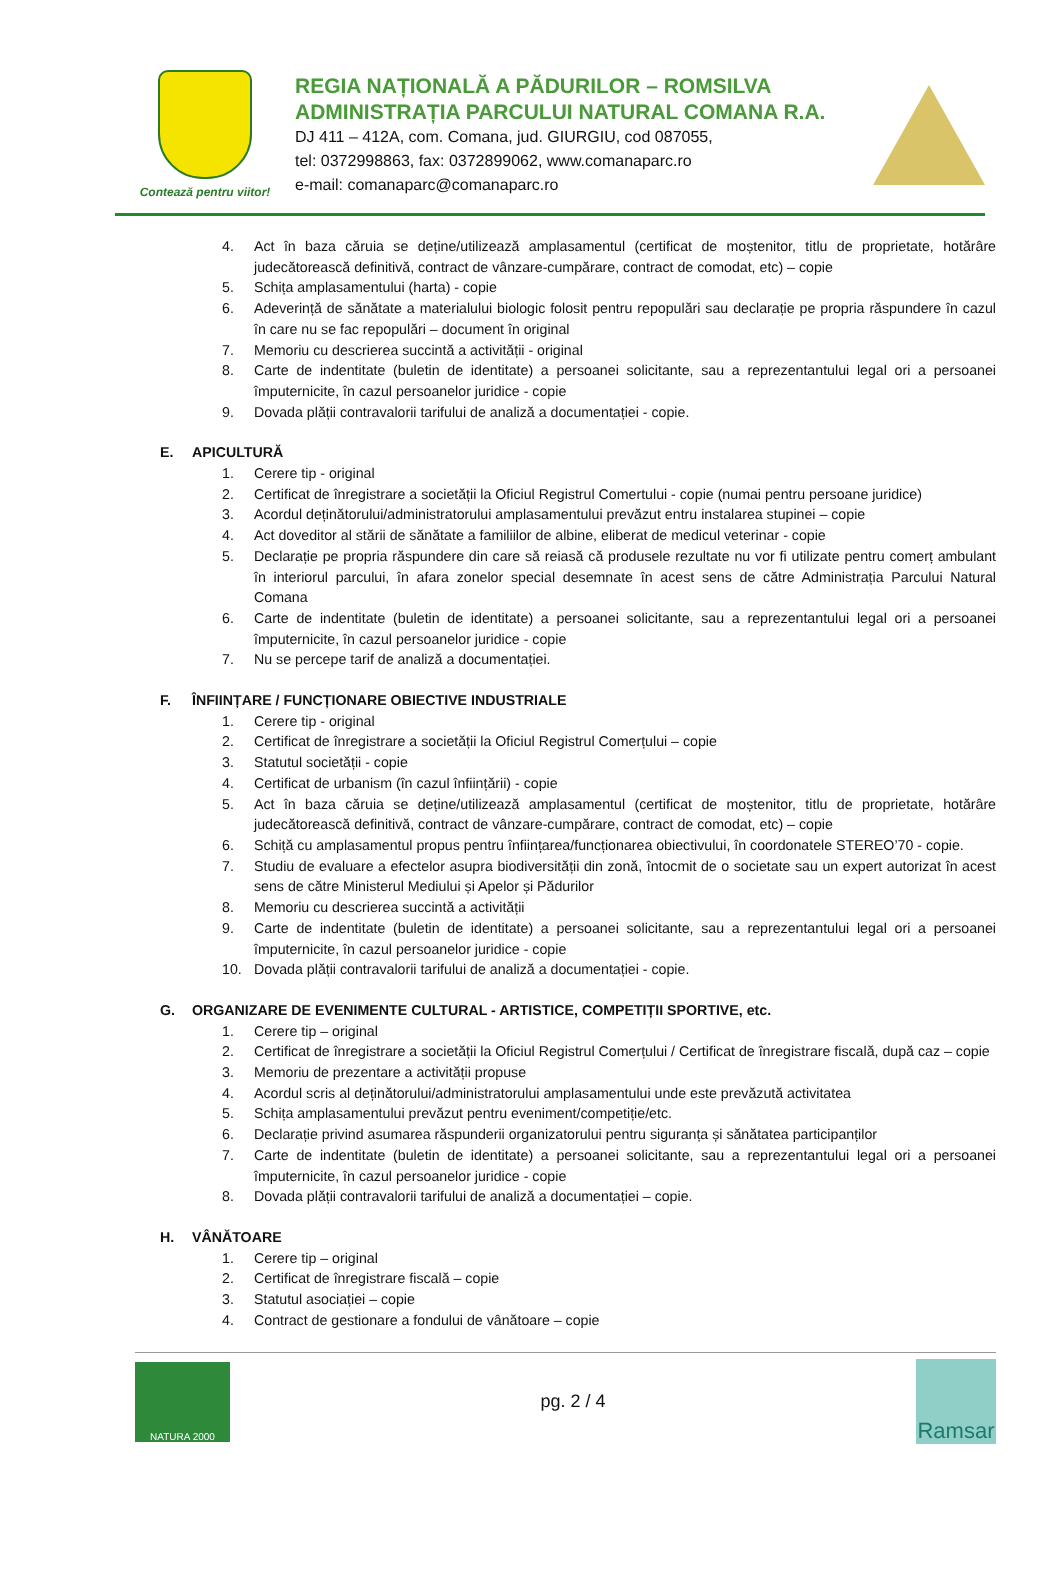Contează pentru viitor!
REGIA NAȚIONALĂ A PĂDURILOR – ROMSILVA
ADMINISTRAȚIA PARCULUI NATURAL COMANA R.A.
DJ 411 – 412A, com. Comana, jud. GIURGIU, cod 087055,
tel: 0372998863, fax: 0372899062, www.comanaparc.ro
e-mail: comanaparc@comanaparc.ro
4. Act în baza căruia se deține/utilizează amplasamentul (certificat de moștenitor, titlu de proprietate, hotărâre judecătorească definitivă, contract de vânzare-cumpărare, contract de comodat, etc) – copie
5. Schița amplasamentului (harta) - copie
6. Adeverință de sănătate a materialului biologic folosit pentru repopulări sau declarație pe propria răspundere în cazul în care nu se fac repopulări – document în original
7. Memoriu cu descrierea succintă a activității - original
8. Carte de indentitate (buletin de identitate) a persoanei solicitante, sau a reprezentantului legal ori a persoanei împuternicite, în cazul persoanelor juridice - copie
9. Dovada plății contravalorii tarifului de analiză a documentației - copie.
E. APICULTURĂ
1. Cerere tip - original
2. Certificat de înregistrare a societății la Oficiul Registrul Comertului - copie (numai pentru persoane juridice)
3. Acordul deținătorului/administratorului amplasamentului prevăzut entru instalarea stupinei – copie
4. Act doveditor al stării de sănătate a familiilor de albine, eliberat de medicul veterinar - copie
5. Declarație pe propria răspundere din care să reiasă că produsele rezultate nu vor fi utilizate pentru comerț ambulant în interiorul parcului, în afara zonelor special desemnate în acest sens de către Administrația Parcului Natural Comana
6. Carte de indentitate (buletin de identitate) a persoanei solicitante, sau a reprezentantului legal ori a persoanei împuternicite, în cazul persoanelor juridice - copie
7. Nu se percepe tarif de analiză a documentației.
F. ÎNFIINȚARE / FUNCȚIONARE OBIECTIVE INDUSTRIALE
1. Cerere tip - original
2. Certificat de înregistrare a societății la Oficiul Registrul Comerțului – copie
3. Statutul societății - copie
4. Certificat de urbanism (în cazul înființării) - copie
5. Act în baza căruia se deține/utilizează amplasamentul (certificat de moștenitor, titlu de proprietate, hotărâre judecătorească definitivă, contract de vânzare-cumpărare, contract de comodat, etc) – copie
6. Schiță cu amplasamentul propus pentru înființarea/funcționarea obiectivului, în coordonatele STEREO’70 - copie.
7. Studiu de evaluare a efectelor asupra biodiversității din zonă, întocmit de o societate sau un expert autorizat în acest sens de către Ministerul Mediului și Apelor și Pădurilor
8. Memoriu cu descrierea succintă a activității
9. Carte de indentitate (buletin de identitate) a persoanei solicitante, sau a reprezentantului legal ori a persoanei împuternicite, în cazul persoanelor juridice - copie
10. Dovada plății contravalorii tarifului de analiză a documentației - copie.
G. ORGANIZARE DE EVENIMENTE CULTURAL - ARTISTICE, COMPETIȚII SPORTIVE, etc.
1. Cerere tip – original
2. Certificat de înregistrare a societății la Oficiul Registrul Comerțului / Certificat de înregistrare fiscală, după caz – copie
3. Memoriu de prezentare a activității propuse
4. Acordul scris al deținătorului/administratorului amplasamentului unde este prevăzută activitatea
5. Schița amplasamentului prevăzut pentru eveniment/competiție/etc.
6. Declarație privind asumarea răspunderii organizatorului pentru siguranța și sănătatea participanților
7. Carte de indentitate (buletin de identitate) a persoanei solicitante, sau a reprezentantului legal ori a persoanei împuternicite, în cazul persoanelor juridice - copie
8. Dovada plății contravalorii tarifului de analiză a documentației – copie.
H. VÂNĂTOARE
1. Cerere tip – original
2. Certificat de înregistrare fiscală – copie
3. Statutul asociației – copie
4. Contract de gestionare a fondului de vânătoare – copie
NATURA 2000
pg. 2 / 4
Ramsar